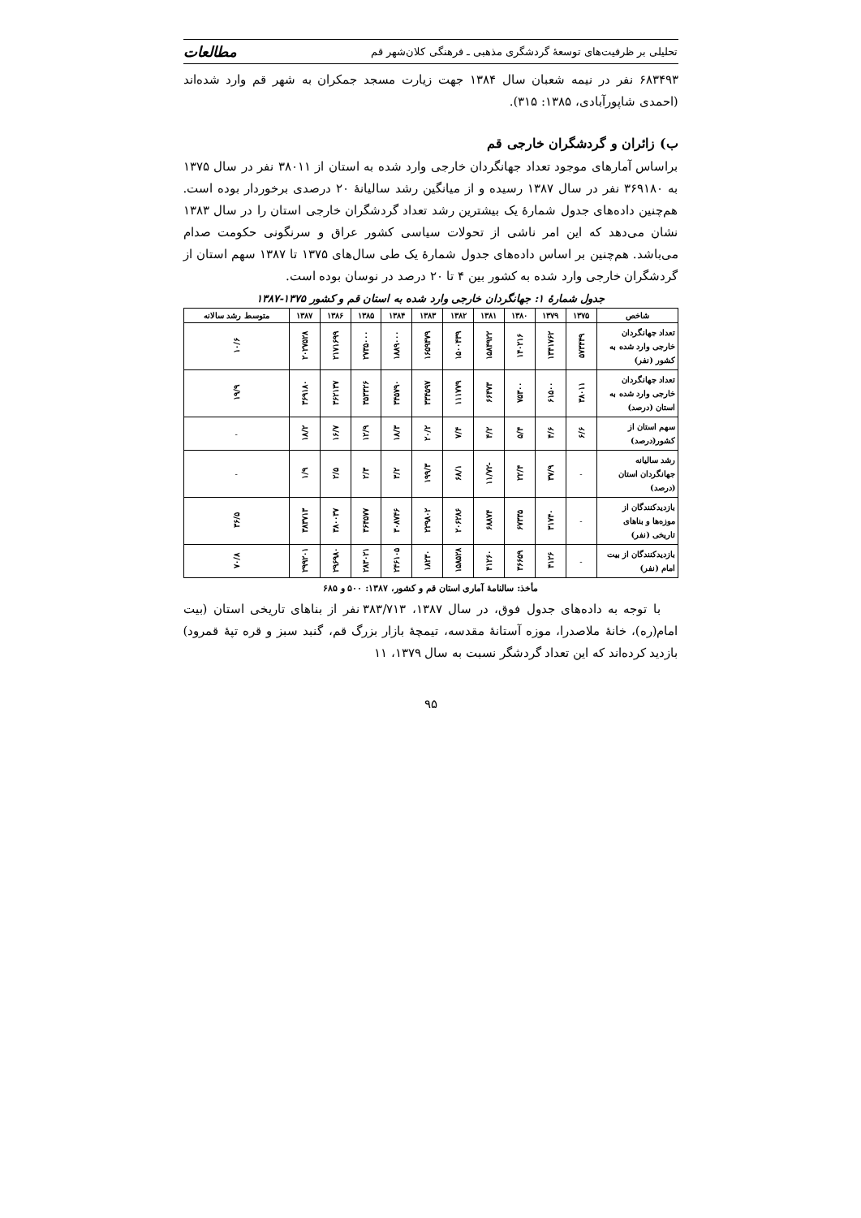تحلیلی بر ظرفیت‌های توسعهٔ گردشگری مذهبی ـ فرهنگی کلان‌شهر قم مطالعات
۶۸۳۴۹۳ نفر در نیمه شعبان سال ۱۳۸۴ جهت زیارت مسجد جمکران به شهر قم وارد شده‌اند (احمدی شاپورآبادی، ۱۳۸۵: ۳۱۵).
ب) زائران و گردشگران خارجی قم
براساس آمارهای موجود تعداد جهانگردان خارجی وارد شده به استان از ۳۸۰۱۱ نفر در سال ۱۳۷۵ به ۳۶۹۱۸۰ نفر در سال ۱۳۸۷ رسیده و از میانگین رشد سالیانهٔ ۲۰ درصدی برخوردار بوده است. هم‌چنین داده‌های جدول شمارهٔ یک بیشترین رشد تعداد گردشگران خارجی استان را در سال ۱۳۸۳ نشان می‌دهد که این امر ناشی از تحولات سیاسی کشور عراق و سرنگونی حکومت صدام می‌باشد. هم‌چنین بر اساس داده‌های جدول شمارهٔ یک طی سال‌های ۱۳۷۵ تا ۱۳۸۷ سهم استان از گردشگران خارجی وارد شده به کشور بین ۴ تا ۲۰ درصد در نوسان بوده است.
جدول شمارهٔ ۱: جهانگردان خارجی وارد شده به استان قم و کشور ۱۳۷۵-۱۳۸۷
| شاخص | ۱۳۷۵ | ۱۳۷۹ | ۱۳۸۰ | ۱۳۸۱ | ۱۳۸۲ | ۱۳۸۳ | ۱۳۸۴ | ۱۳۸۵ | ۱۳۸۶ | ۱۳۸۷ | متوسط رشد سالانه |
| --- | --- | --- | --- | --- | --- | --- | --- | --- | --- | --- | --- |
| تعداد جهانگردان خارجی وارد شده به کشور (نفر) | ۵۷۳۴۴۹ | ۱۳۴۱۷۶۲ | ۱۴۰۲۱۶ | ۱۵۸۴۹۲۲ | ۱۵۰۰۴۳۹ | ۱۶۵۹۴۷۹ | ۱۸۸۹۰۰۰ | ۲۷۳۵۰۰۰ | ۲۱۷۱۶۹۹ | ۲۰۲۷۵۲۸ | ۱۰/۶ |
| تعداد جهانگردان خارجی وارد شده به استان (درصد) | ۳۸۰۱۱ | ۶۱۵۰۰ | ۷۵۳۰۰ | ۶۶۴۷۳ | ۱۱۱۷۷۹ | ۳۳۴۵۹۷ | ۳۴۵۷۹۰ | ۳۵۳۳۲۶ | ۳۶۲۱۳۷ | ۳۶۹۱۸۰ | ۱۹/۹ |
| سهم استان از کشور(درصد) | ۶/۶ | ۴/۶ | ۵/۴ | ۴/۲ | ۷/۴ | ۲۰/۲ | ۱۸/۳ | ۱۲/۹ | ۱۶/۷ | ۱۸/۲ | - |
| رشد سالیانه جهانگردان استان (درصد) | - | ۳۷/۹ | ۲۲/۴ | -۱۱/۷۲ | ۶۸/۱ | ۱۹۹/۳ | ۳/۲ | ۲/۳ | ۲/۵ | ۱/۹ | - |
| بازدیدکنندگان از موزه‌ها و بناهای تاریخی (نفر) | - | ۳۱۷۴۰ | ۶۷۳۳۵ | ۶۸۸۷۴ | ۲۰۶۲۸۶ | ۲۲۹۸۰۲ | ۳۰۸۷۴۶ | ۳۶۴۵۷۷ | ۳۸۰۰۳۷ | ۳۸۳۷۱۳ | ۳۶/۵ |
| بازدیدکنندگان از بیت امام (نفر) | - | ۴۱۲۶ | ۳۶۶۵۹ | ۴۱۲۶۰ | ۱۵۸۵۲۸ | ۱۸۲۳۰ | ۲۴۶۱۰۵ | ۲۸۳۰۲۱ | ۲۹۶۹۸۰ | ۲۹۹۲۰۱ | ۷۰/۸ |
مأخذ: سالنامهٔ آماری استان قم و کشور، ۱۳۸۷: ۵۰۰ و ۶۸۵
با توجه به داده‌های جدول فوق، در سال ۱۳۸۷، ۳۸۳/۷۱۳ نفر از بناهای تاریخی استان (بیت امام(ره)، خانهٔ ملاصدرا، موزه آستانهٔ مقدسه، تیمچهٔ بازار بزرگ قم، گنبد سبز و قره تپهٔ قمرود) بازدید کرده‌اند که این تعداد گردشگر نسبت به سال ۱۳۷۹، ۱۱
۹۵